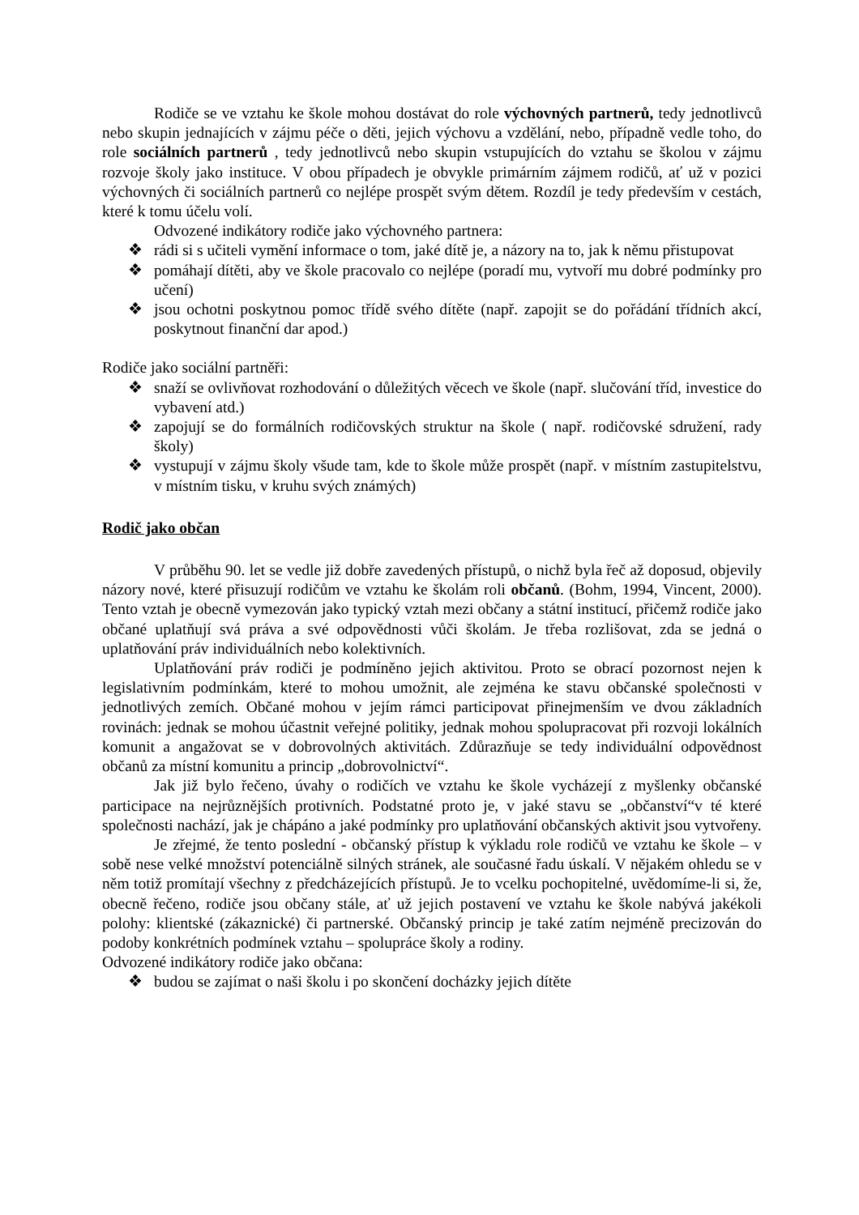Rodiče se ve vztahu ke škole mohou dostávat do role výchovných partnerů, tedy jednotlivců nebo skupin jednajících v zájmu péče o děti, jejich výchovu a vzdělání, nebo, případně vedle toho, do role sociálních partnerů , tedy jednotlivců nebo skupin vstupujících do vztahu se školou v zájmu rozvoje školy jako instituce. V obou případech je obvykle primárním zájmem rodičů, ať už v pozici výchovných či sociálních partnerů co nejlépe prospět svým dětem. Rozdíl je tedy především v cestách, které k tomu účelu volí.
Odvozené indikátory rodiče jako výchovného partnera:
❖ rádi si s učiteli vymění informace o tom, jaké dítě je, a názory na to, jak k němu přistupovat
❖ pomáhají dítěti, aby ve škole pracovalo co nejlépe (poradí mu, vytvoří mu dobré podmínky pro učení)
❖ jsou ochotni poskytnou pomoc třídě svého dítěte (např. zapojit se do pořádání třídních akcí, poskytnout finanční dar apod.)
Rodiče jako sociální partněři:
❖ snaží se ovlivňovat rozhodování o důležitých věcech ve škole (např. slučování tříd, investice do vybavení atd.)
❖ zapojují se do formálních rodičovských struktur na škole ( např. rodičovské sdružení, rady školy)
❖ vystupují v zájmu školy všude tam, kde to škole může prospět (např. v místním zastupitelstvu, v místním tisku, v kruhu svých známých)
Rodič jako občan
V průběhu 90. let se vedle již dobře zavedených přístupů, o nichž byla řeč až doposud, objevily názory nové, které přisuzují rodičům ve vztahu ke školám roli občanů. (Bohm, 1994, Vincent, 2000). Tento vztah je obecně vymezován jako typický vztah mezi občany a státní institucí, přičemž rodiče jako občané uplatňují svá práva a své odpovědnosti vůči školám. Je třeba rozlišovat, zda se jedná o uplatňování práv individuálních nebo kolektivních.
Uplatňování práv rodiči je podmíněno jejich aktivitou. Proto se obrací pozornost nejen k legislativním podmínkám, které to mohou umožnit, ale zejména ke stavu občanské společnosti v jednotlivých zemích. Občané mohou v jejím rámci participovat přinejmenším ve dvou základních rovinách: jednak se mohou účastnit veřejné politiky, jednak mohou spolupracovat při rozvoji lokálních komunit a angažovat se v dobrovolných aktivitách. Zdůrazňuje se tedy individuální odpovědnost občanů za místní komunitu a princip „dobrovolnictví“.
Jak již bylo řečeno, úvahy o rodičích ve vztahu ke škole vycházejí z myšlenky občanské participace na nejrůznějších protivních. Podstatné proto je, v jaké stavu se „občanství“v té které společnosti nachází, jak je chápáno a jaké podmínky pro uplatňování občanských aktivit jsou vytvořeny.
Je zřejmé, že tento poslední - občanský přístup k výkladu role rodičů ve vztahu ke škole – v sobě nese velké množství potenciálně silných stránek, ale současné řadu úskalí. V nějakém ohledu se v něm totiž promítají všechny z předcházejících přístupů. Je to vcelku pochopitelné, uvědomíme-li si, že, obecně řečeno, rodiče jsou občany stále, ať už jejich postavení ve vztahu ke škole nabývá jakékoli polohy: klientské (zákaznické) či partnerské. Občanský princip je také zatím nejméně precizován do podoby konkrétních podmínek vztahu – spolupráce školy a rodiny.
Odvozené indikátory rodiče jako občana:
❖ budou se zajímat o naši školu i po skončení docházky jejich dítěte